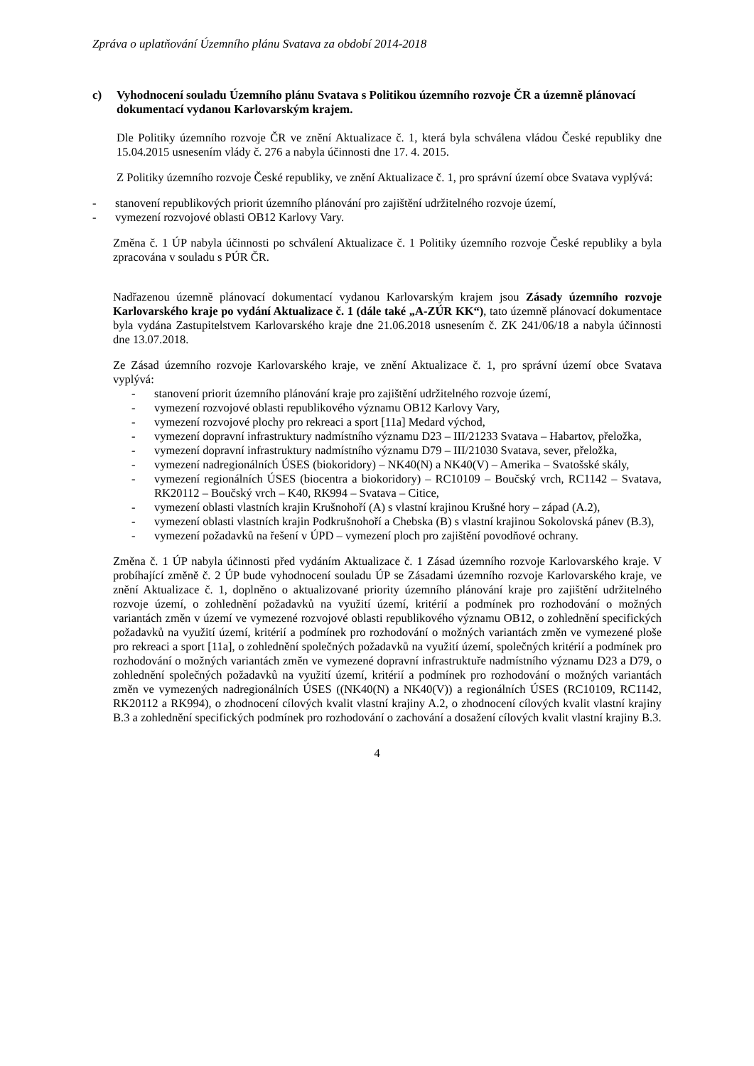Zpráva o uplatňování Územního plánu Svatava za období 2014-2018
c) Vyhodnocení souladu Územního plánu Svatava s Politikou územního rozvoje ČR a územně plánovací dokumentací vydanou Karlovarským krajem.
Dle Politiky územního rozvoje ČR ve znění Aktualizace č. 1, která byla schválena vládou České republiky dne 15.04.2015 usnesením vlády č. 276 a nabyla účinnosti dne 17. 4. 2015.
Z Politiky územního rozvoje České republiky, ve znění Aktualizace č. 1, pro správní území obce Svatava vyplývá:
- stanovení republikových priorit územního plánování pro zajištění udržitelného rozvoje území,
- vymezení rozvojové oblasti OB12 Karlovy Vary.
Změna č. 1 ÚP nabyla účinnosti po schválení Aktualizace č. 1 Politiky územního rozvoje České republiky a byla zpracována v souladu s PÚR ČR.
Nadřazenou územně plánovací dokumentací vydanou Karlovarským krajem jsou Zásady územního rozvoje Karlovarského kraje po vydání Aktualizace č. 1 (dále také „A-ZÚR KK“), tato územně plánovací dokumentace byla vydána Zastupitelstvem Karlovarského kraje dne 21.06.2018 usnesením č. ZK 241/06/18 a nabyla účinnosti dne 13.07.2018.
Ze Zásad územního rozvoje Karlovarského kraje, ve znění Aktualizace č. 1, pro správní území obce Svatava vyplývá:
- stanovení priorit územního plánování kraje pro zajištění udržitelného rozvoje území,
- vymezení rozvojové oblasti republikového významu OB12 Karlovy Vary,
- vymezení rozvojové plochy pro rekreaci a sport [11a] Medard východ,
- vymezení dopravní infrastruktury nadmístního významu D23 – III/21233 Svatava – Habartov, přeložka,
- vymezení dopravní infrastruktury nadmístního významu D79 – III/21030 Svatava, sever, přeložka,
- vymezení nadregionálních ÚSES (biokoridory) – NK40(N) a NK40(V) – Amerika – Svatošské skály,
- vymezení regionálních ÚSES (biocentra a biokoridory) – RC10109 – Boučský vrch, RC1142 – Svatava, RK20112 – Boučský vrch – K40, RK994 – Svatava – Citice,
- vymezení oblasti vlastních krajin Krušnohoří (A) s vlastní krajinou Krušné hory – západ (A.2),
- vymezení oblasti vlastních krajin Podkrušnohoří a Chebska (B) s vlastní krajinou Sokolovská pánev (B.3),
- vymezení požadavků na řešení v ÚPD – vymezení ploch pro zajištění povodňové ochrany.
Změna č. 1 ÚP nabyla účinnosti před vydáním Aktualizace č. 1 Zásad územního rozvoje Karlovarského kraje. V probíhající změně č. 2 ÚP bude vyhodnocení souladu ÚP se Zásadami územního rozvoje Karlovarského kraje, ve znění Aktualizace č. 1, doplněno o aktualizované priority územního plánování kraje pro zajištění udržitelného rozvoje území, o zohlednění požadavků na využití území, kritérií a podmínek pro rozhodování o možných variantách změn v území ve vymezené rozvojové oblasti republikového významu OB12, o zohlednění specifických požadavků na využití území, kritérií a podmínek pro rozhodování o možných variantách změn ve vymezené ploše pro rekreaci a sport [11a], o zohlednění společných požadavků na využití území, společných kritérií a podmínek pro rozhodování o možných variantách změn ve vymezené dopravní infrastruktuře nadmístního významu D23 a D79, o zohlednění společných požadavků na využití území, kritérií a podmínek pro rozhodování o možných variantách změn ve vymezených nadregionálních ÚSES ((NK40(N) a NK40(V)) a regionálních ÚSES (RC10109, RC1142, RK20112 a RK994), o zhodnocení cílových kvalit vlastní krajiny A.2, o zhodnocení cílových kvalit vlastní krajiny B.3 a zohlednění specifických podmínek pro rozhodování o zachování a dosažení cílových kvalit vlastní krajiny B.3.
4